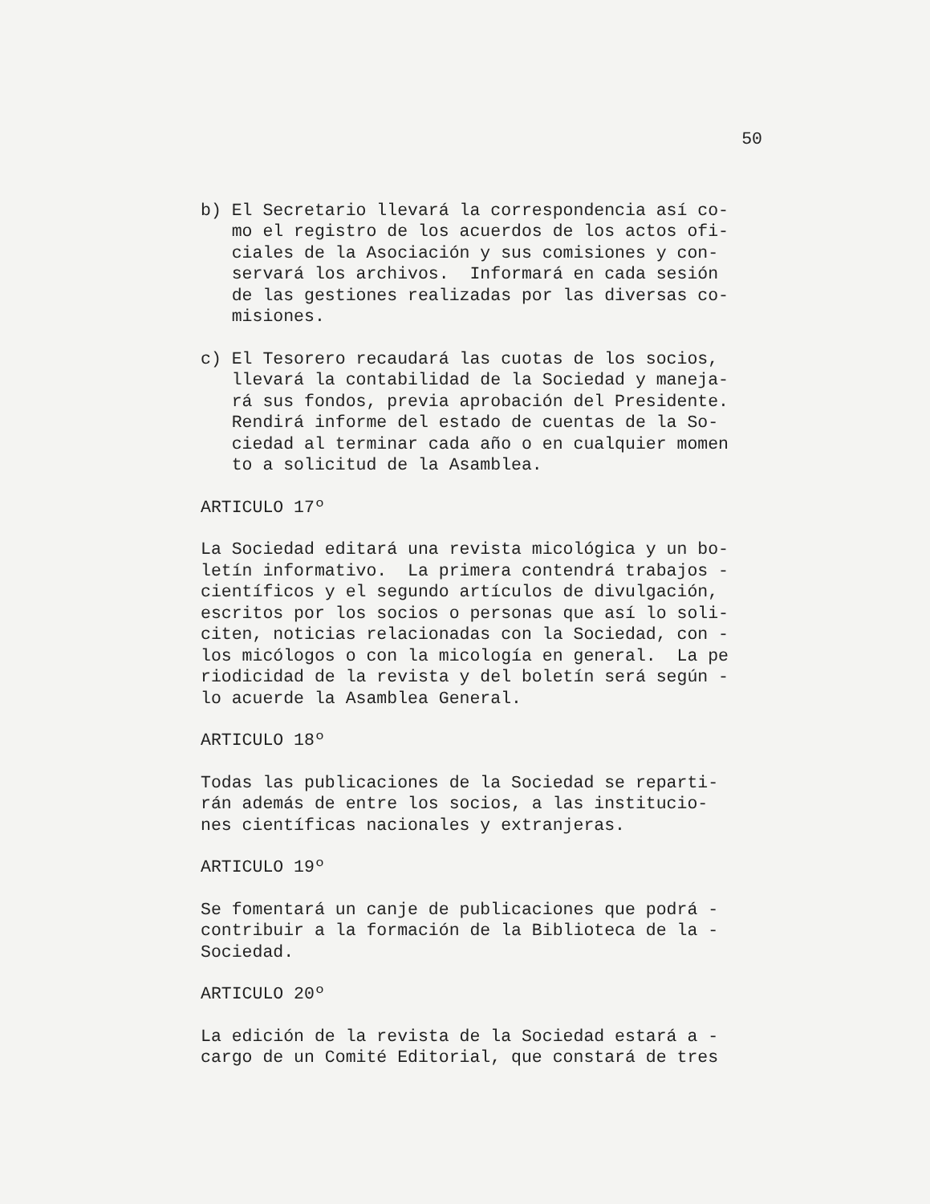50
b) El Secretario llevará la correspondencia así co- mo el registro de los acuerdos de los actos ofi- ciales de la Asociación y sus comisiones y con- servará los archivos. Informará en cada sesión de las gestiones realizadas por las diversas co- misiones.
c) El Tesorero recaudará las cuotas de los socios, llevará la contabilidad de la Sociedad y maneja- rá sus fondos, previa aprobación del Presidente. Rendirá informe del estado de cuentas de la So- ciedad al terminar cada año o en cualquier momen to a solicitud de la Asamblea.
ARTICULO 17º
La Sociedad editará una revista micológica y un bo- letín informativo. La primera contendrá trabajos - científicos y el segundo artículos de divulgación, escritos por los socios o personas que así lo soli- citen, noticias relacionadas con la Sociedad, con - los micólogos o con la micología en general. La pe riodicidad de la revista y del boletín será según - lo acuerde la Asamblea General.
ARTICULO 18º
Todas las publicaciones de la Sociedad se reparti- rán además de entre los socios, a las institucio- nes científicas nacionales y extranjeras.
ARTICULO 19º
Se fomentará un canje de publicaciones que podrá - contribuir a la formación de la Biblioteca de la - Sociedad.
ARTICULO 20º
La edición de la revista de la Sociedad estará a - cargo de un Comité Editorial, que constará de tres